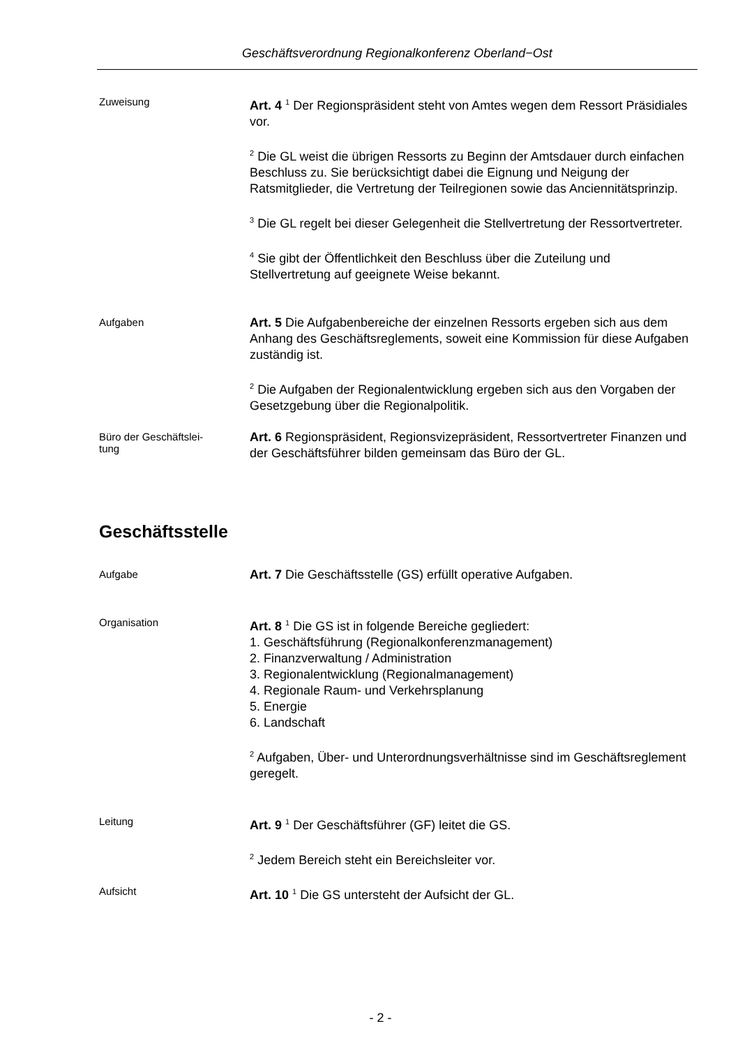Geschäftsverordnung Regionalkonferenz Oberland−Ost
Zuweisung
Art. 4 <sup>1</sup> Der Regionspräsident steht von Amtes wegen dem Ressort Präsidiales vor.
<sup>2</sup> Die GL weist die übrigen Ressorts zu Beginn der Amtsdauer durch einfachen Beschluss zu. Sie berücksichtigt dabei die Eignung und Neigung der Ratsmitglieder, die Vertretung der Teilregionen sowie das Anciennitätsprinzip.
<sup>3</sup> Die GL regelt bei dieser Gelegenheit die Stellvertretung der Ressortvertreter.
<sup>4</sup> Sie gibt der Öffentlichkeit den Beschluss über die Zuteilung und Stellvertretung auf geeignete Weise bekannt.
Aufgaben
Art. 5 Die Aufgabenbereiche der einzelnen Ressorts ergeben sich aus dem Anhang des Geschäftsreglements, soweit eine Kommission für diese Aufgaben zuständig ist.
<sup>2</sup> Die Aufgaben der Regionalentwicklung ergeben sich aus den Vorgaben der Gesetzgebung über die Regionalpolitik.
Büro der Geschäftslei-
tung
Art. 6 Regionspräsident, Regionsvizepräsident, Ressortvertreter Finanzen und der Geschäftsführer bilden gemeinsam das Büro der GL.
Geschäftsstelle
Aufgabe
Art. 7 Die Geschäftsstelle (GS) erfüllt operative Aufgaben.
Organisation
Art. 8 <sup>1</sup> Die GS ist in folgende Bereiche gegliedert:
1. Geschäftsführung (Regionalkonferenzmanagement)
2. Finanzverwaltung / Administration
3. Regionalentwicklung (Regionalmanagement)
4. Regionale Raum- und Verkehrsplanung
5. Energie
6. Landschaft
<sup>2</sup> Aufgaben, Über- und Unterordnungsverhältnisse sind im Geschäftsreglement geregelt.
Leitung
Art. 9 <sup>1</sup> Der Geschäftsführer (GF) leitet die GS.
<sup>2</sup> Jedem Bereich steht ein Bereichsleiter vor.
Aufsicht
Art. 10 <sup>1</sup> Die GS untersteht der Aufsicht der GL.
- 2 -